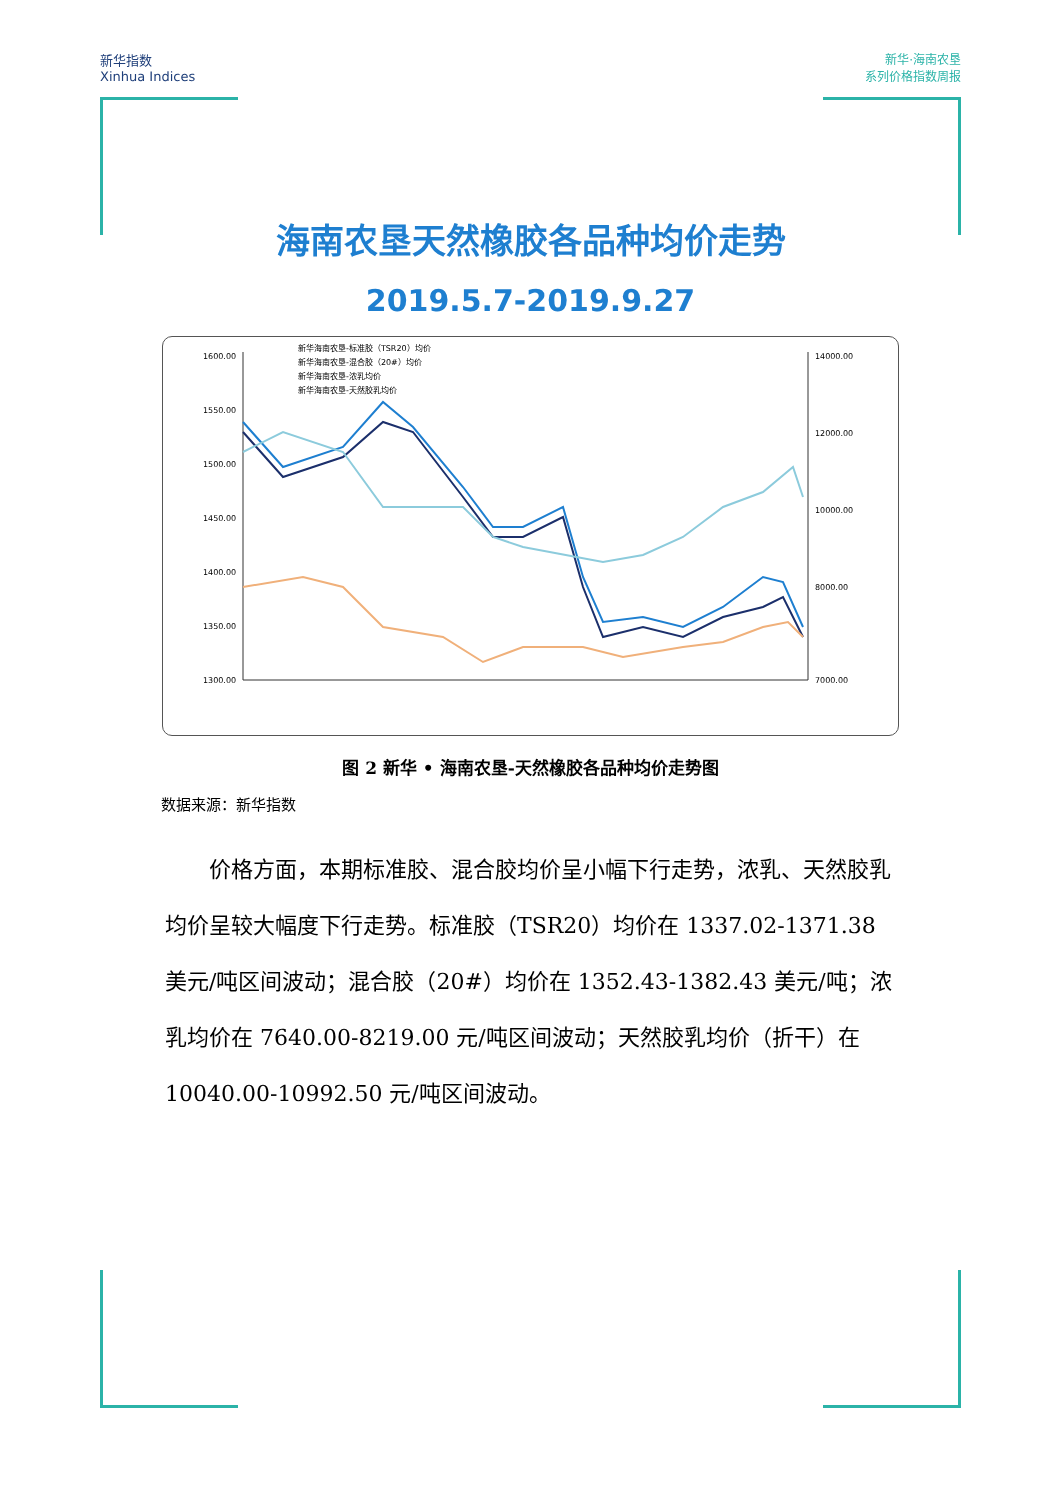新华指数
Xinhua Indices
新华·海南农垦
系列价格指数周报
海南农垦天然橡胶各品种均价走势
2019.5.7-2019.9.27
新华海南农垦-标准胶（TSR20）均价
新华海南农垦-混合胶（20#）均价
新华海南农垦-浓乳均价
新华海南农垦-天然胶乳均价
1600.00
1550.00
1500.00
1450.00
1400.00
1350.00
1300.00
14000.00
12000.00
10000.00
8000.00
7000.00
图 2 新华 • 海南农垦-天然橡胶各品种均价走势图
数据来源：新华指数
价格方面，本期标准胶、混合胶均价呈小幅下行走势，浓乳、天然胶乳均价呈较大幅度下行走势。标准胶（TSR20）均价在 1337.02-1371.38 美元/吨区间波动；混合胶（20#）均价在 1352.43-1382.43 美元/吨；浓乳均价在 7640.00-8219.00 元/吨区间波动；天然胶乳均价（折干）在 10040.00-10992.50 元/吨区间波动。